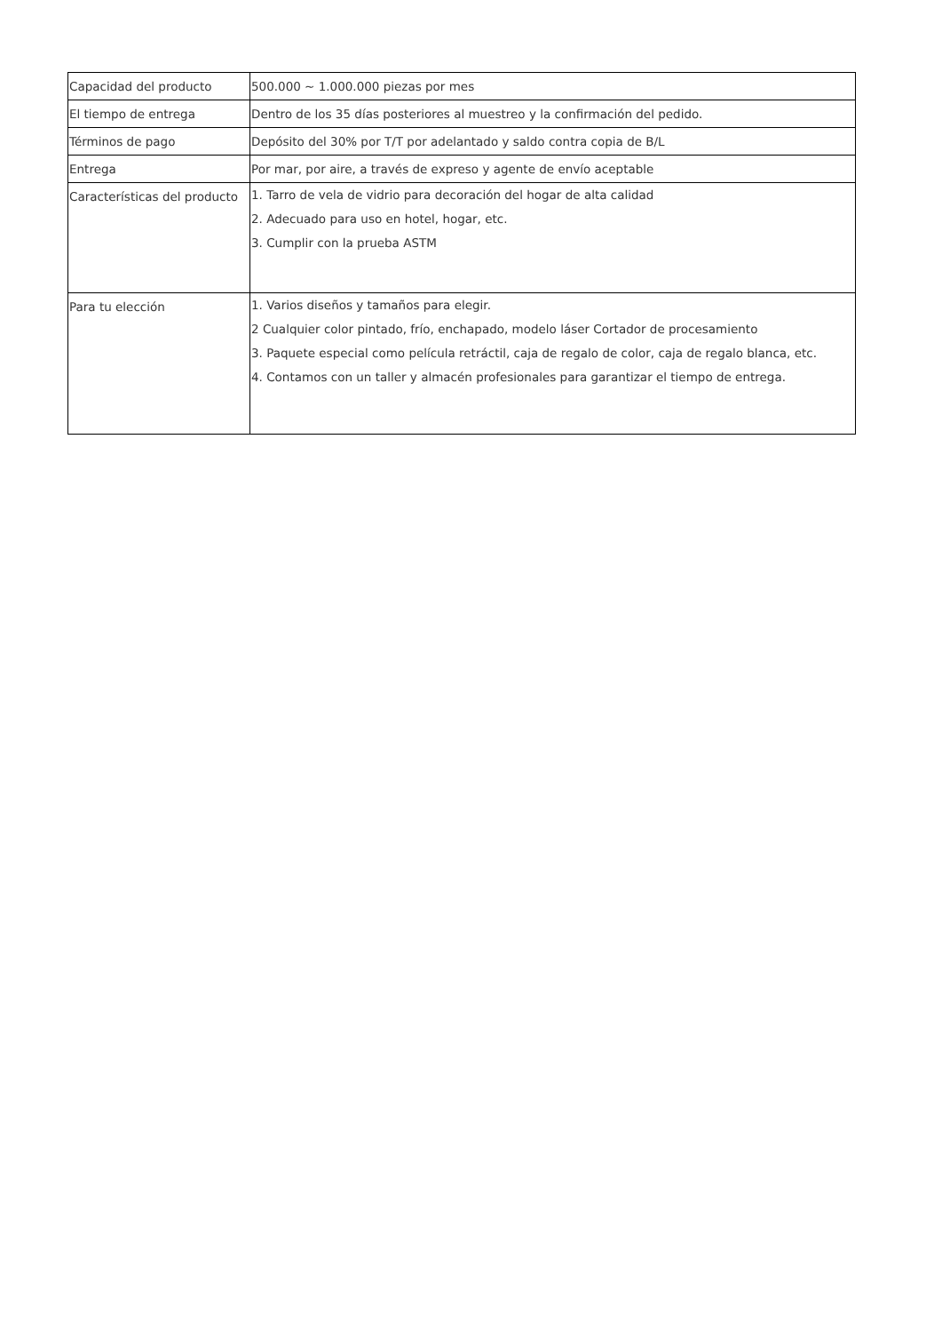| Capacidad del producto | 500.000 ~ 1.000.000 piezas por mes |
| El tiempo de entrega | Dentro de los 35 días posteriores al muestreo y la confirmación del pedido. |
| Términos de pago | Depósito del 30% por T/T por adelantado y saldo contra copia de B/L |
| Entrega | Por mar, por aire, a través de expreso y agente de envío aceptable |
| Características del producto | 1. Tarro de vela de vidrio para decoración del hogar de alta calidad 2. Adecuado para uso en hotel, hogar, etc. 3. Cumplir con la prueba ASTM |
| Para tu elección | 1. Varios diseños y tamaños para elegir. 2 Cualquier color pintado, frío, enchapado, modelo láser Cortador de procesamiento 3. Paquete especial como película retráctil, caja de regalo de color, caja de regalo blanca, etc. 4. Contamos con un taller y almacén profesionales para garantizar el tiempo de entrega. |